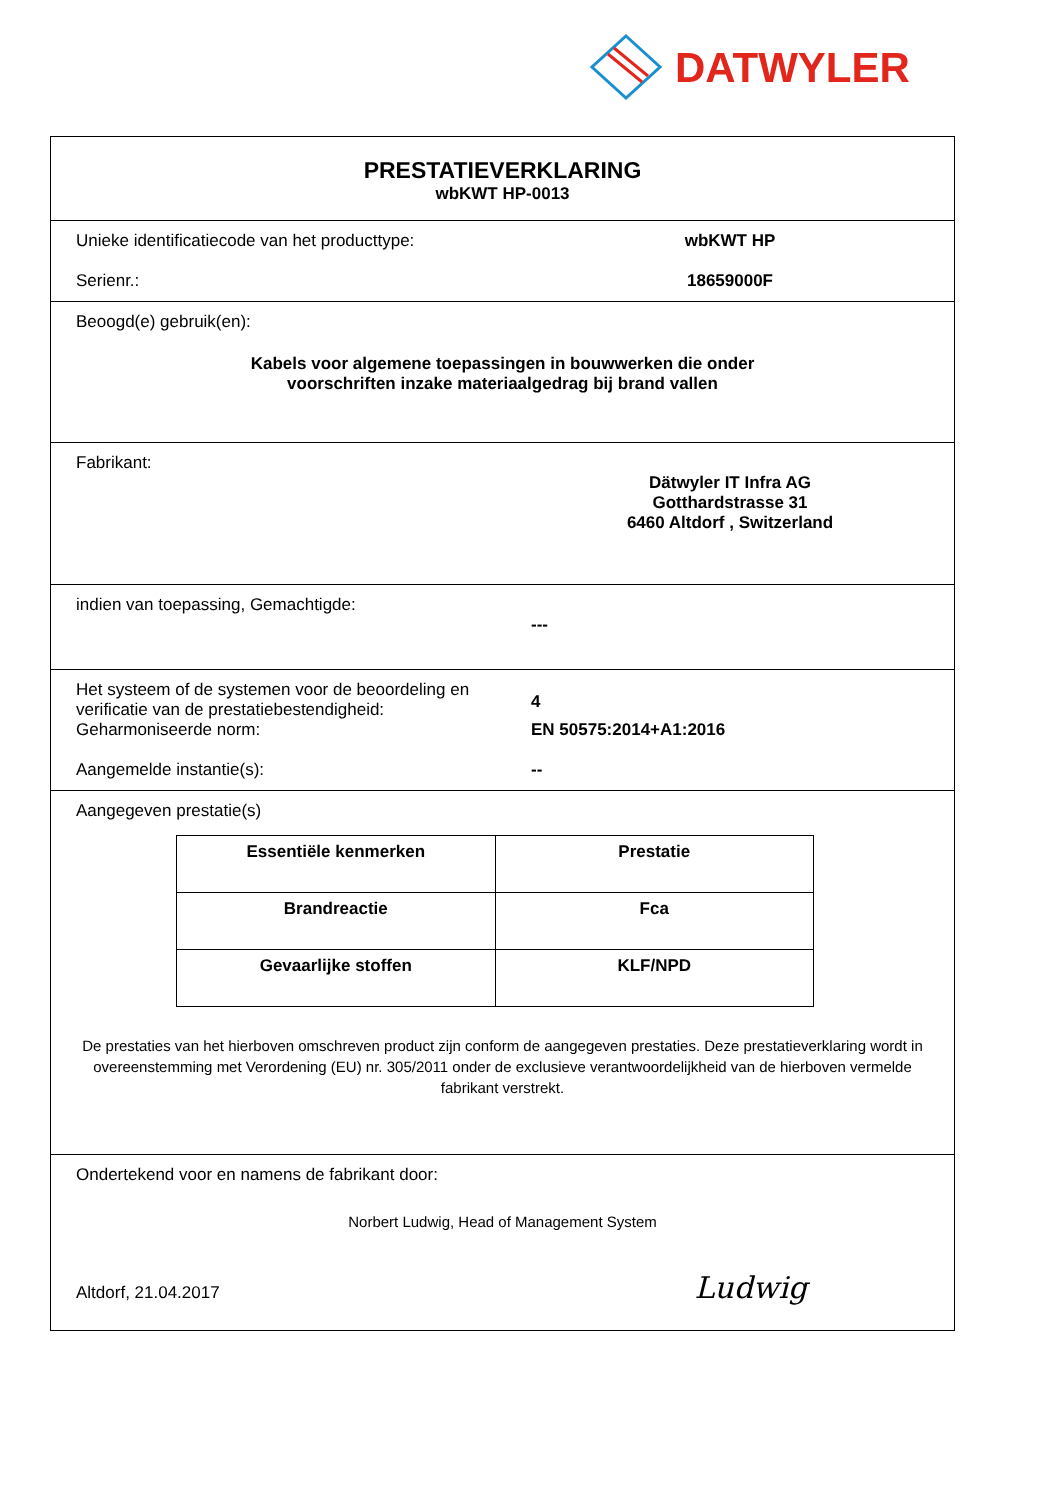DATWYLER
PRESTATIEVERKLARING
wbKWT HP-0013
Unieke identificatiecode van het producttype:
wbKWT HP
Serienr.: 18659000F
Beoogd(e) gebruik(en):
Kabels voor algemene toepassingen in bouwwerken die onder
voorschriften inzake materiaalgedrag bij brand vallen
Fabrikant:
Dätwyler IT Infra AG
Gotthardstrasse 31
6460 Altdorf , Switzerland
indien van toepassing, Gemachtigde:
---
Het systeem of de systemen voor de beoordeling en verificatie van de prestatiebestendigheid:
4
Geharmoniseerde norm: EN 50575:2014+A1:2016
Aangemelde instantie(s): --
Aangegeven prestatie(s)
| Essentiële kenmerken | Prestatie |
| --- | --- |
| Brandreactie | Fca |
| Gevaarlijke stoffen | KLF/NPD |
De prestaties van het hierboven omschreven product zijn conform de aangegeven prestaties. Deze prestatieverklaring wordt in overeenstemming met Verordening (EU) nr. 305/2011 onder de exclusieve verantwoordelijkheid van de hierboven vermelde fabrikant verstrekt.
Ondertekend voor en namens de fabrikant door:
Norbert Ludwig, Head of Management System
Altdorf, 21.04.2017 Ludwig